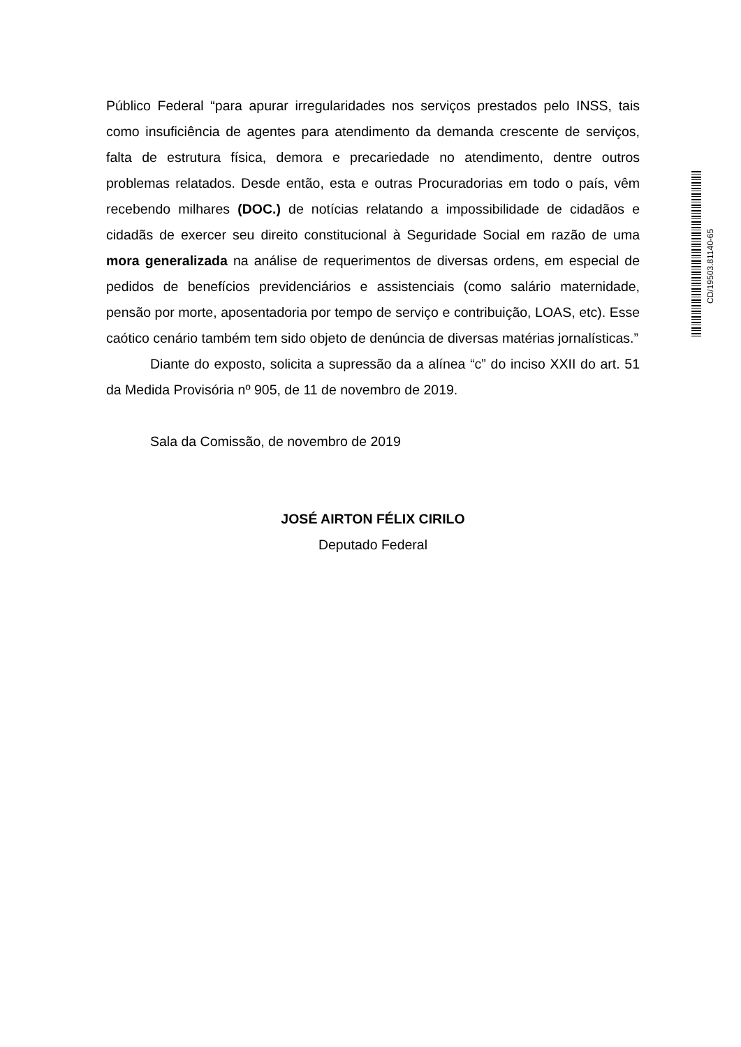Público Federal “para apurar irregularidades nos serviços prestados pelo INSS, tais como insuficiência de agentes para atendimento da demanda crescente de serviços, falta de estrutura física, demora e precariedade no atendimento, dentre outros problemas relatados. Desde então, esta e outras Procuradorias em todo o país, vêm recebendo milhares (DOC.) de notícias relatando a impossibilidade de cidadãos e cidadãs de exercer seu direito constitucional à Seguridade Social em razão de uma mora generalizada na análise de requerimentos de diversas ordens, em especial de pedidos de benefícios previdenciários e assistenciais (como salário maternidade, pensão por morte, aposentadoria por tempo de serviço e contribuição, LOAS, etc). Esse caótico cenário também tem sido objeto de denúncia de diversas matérias jornalísticas.”
Diante do exposto, solicita a supressão da a alínea “c” do inciso XXII do art. 51 da Medida Provisória nº 905, de 11 de novembro de 2019.
Sala da Comissão, de novembro de 2019
JOSÉ AIRTON FÉLIX CIRILO
Deputado Federal
CD/19503.81140-65